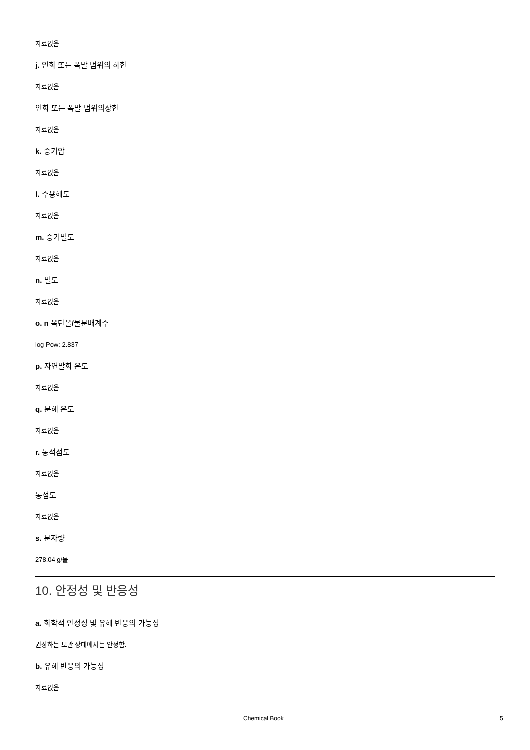자료없음
j. 인화 또는 폭발 범위의 하한
자료없음
인화 또는 폭발 범위의상한
자료없음
k. 증기압
자료없음
l. 수용해도
자료없음
m. 증기밀도
자료없음
n. 밀도
자료없음
o. n 옥탄올/물분배계수
log Pow: 2.837
p. 자연발화 온도
자료없음
q. 분해 온도
자료없음
r. 동적점도
자료없음
동점도
자료없음
s. 분자량
278.04 g/몰
10. 안정성 및 반응성
a. 화학적 안정성 및 유해 반응의 가능성
권장하는 보관 상태에서는 안정함.
b. 유해 반응의 가능성
자료없음
Chemical Book 5